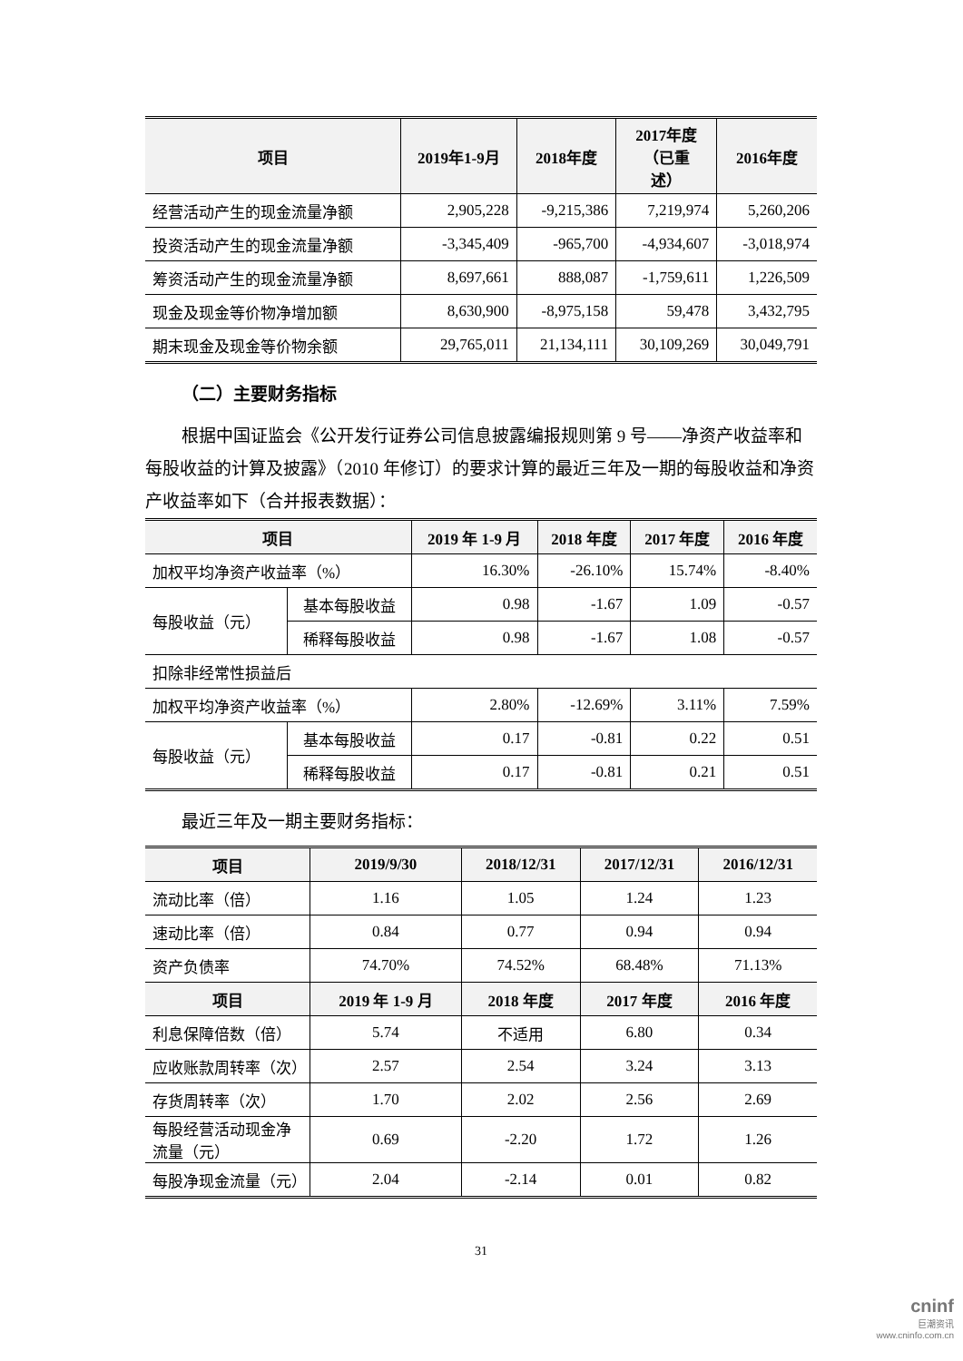| 项目 | 2019年1-9月 | 2018年度 | 2017年度 （已重 述） | 2016年度 |
| --- | --- | --- | --- | --- |
| 经营活动产生的现金流量净额 | 2,905,228 | -9,215,386 | 7,219,974 | 5,260,206 |
| 投资活动产生的现金流量净额 | -3,345,409 | -965,700 | -4,934,607 | -3,018,974 |
| 筹资活动产生的现金流量净额 | 8,697,661 | 888,087 | -1,759,611 | 1,226,509 |
| 现金及现金等价物净增加额 | 8,630,900 | -8,975,158 | 59,478 | 3,432,795 |
| 期末现金及现金等价物余额 | 29,765,011 | 21,134,111 | 30,109,269 | 30,049,791 |
（二）主要财务指标
根据中国证监会《公开发行证券公司信息披露编报规则第 9 号——净资产收益率和每股收益的计算及披露》（2010 年修订）的要求计算的最近三年及一期的每股收益和净资产收益率如下（合并报表数据）：
| 项目 | | 2019 年 1-9 月 | 2018 年度 | 2017 年度 | 2016 年度 |
| --- | --- | --- | --- | --- | --- |
| 加权平均净资产收益率（%） | | 16.30% | -26.10% | 15.74% | -8.40% |
| 每股收益（元） | 基本每股收益 | 0.98 | -1.67 | 1.09 | -0.57 |
| | 稀释每股收益 | 0.98 | -1.67 | 1.08 | -0.57 |
| 扣除非经常性损益后 | | | | | |
| 加权平均净资产收益率（%） | | 2.80% | -12.69% | 3.11% | 7.59% |
| 每股收益（元） | 基本每股收益 | 0.17 | -0.81 | 0.22 | 0.51 |
| | 稀释每股收益 | 0.17 | -0.81 | 0.21 | 0.51 |
最近三年及一期主要财务指标：
| 项目 | 2019/9/30 | 2018/12/31 | 2017/12/31 | 2016/12/31 |
| --- | --- | --- | --- | --- |
| 流动比率（倍） | 1.16 | 1.05 | 1.24 | 1.23 |
| 速动比率（倍） | 0.84 | 0.77 | 0.94 | 0.94 |
| 资产负债率 | 74.70% | 74.52% | 68.48% | 71.13% |
| 项目 | 2019 年 1-9 月 | 2018 年度 | 2017 年度 | 2016 年度 |
| 利息保障倍数（倍） | 5.74 | 不适用 | 6.80 | 0.34 |
| 应收账款周转率（次） | 2.57 | 2.54 | 3.24 | 3.13 |
| 存货周转率（次） | 1.70 | 2.02 | 2.56 | 2.69 |
| 每股经营活动现金净流量（元） | 0.69 | -2.20 | 1.72 | 1.26 |
| 每股净现金流量（元） | 2.04 | -2.14 | 0.01 | 0.82 |
31
cninf
巨潮资讯
www.cninfo.com.cn